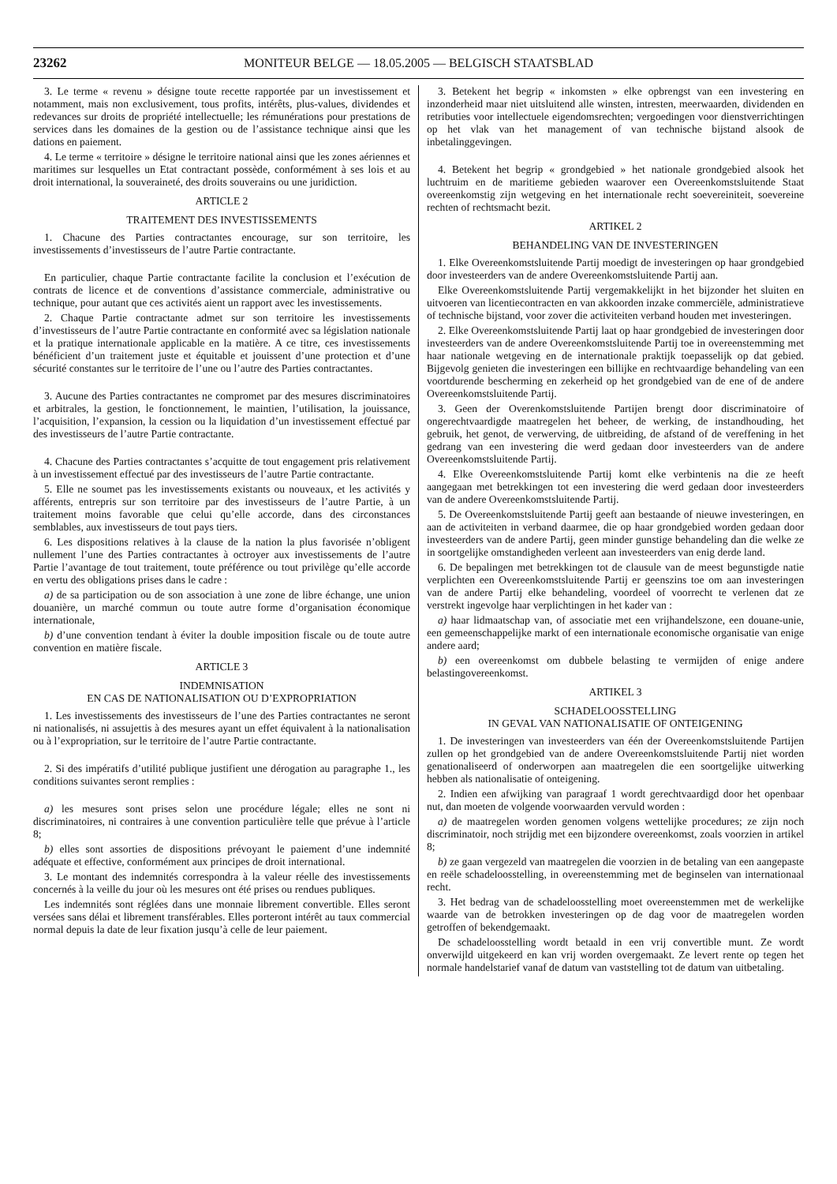23262
MONITEUR BELGE — 18.05.2005 — BELGISCH STAATSBLAD
3. Le terme « revenu » désigne toute recette rapportée par un investissement et notamment, mais non exclusivement, tous profits, intérêts, plus-values, dividendes et redevances sur droits de propriété intellectuelle; les rémunérations pour prestations de services dans les domaines de la gestion ou de l’assistance technique ainsi que les dations en paiement.
4. Le terme « territoire » désigne le territoire national ainsi que les zones aériennes et maritimes sur lesquelles un Etat contractant possède, conformément à ses lois et au droit international, la souveraineté, des droits souverains ou une juridiction.
ARTICLE 2
TRAITEMENT DES INVESTISSEMENTS
1. Chacune des Parties contractantes encourage, sur son territoire, les investissements d’investisseurs de l’autre Partie contractante.
En particulier, chaque Partie contractante facilite la conclusion et l’exécution de contrats de licence et de conventions d’assistance commerciale, administrative ou technique, pour autant que ces activités aient un rapport avec les investissements.
2. Chaque Partie contractante admet sur son territoire les investissements d’investisseurs de l’autre Partie contractante en conformité avec sa législation nationale et la pratique internationale applicable en la matière. A ce titre, ces investissements bénéficient d’un traitement juste et équitable et jouissent d’une protection et d’une sécurité constantes sur le territoire de l’une ou l’autre des Parties contractantes.
3. Aucune des Parties contractantes ne compromet par des mesures discriminatoires et arbitrales, la gestion, le fonctionnement, le maintien, l’utilisation, la jouissance, l’acquisition, l’expansion, la cession ou la liquidation d’un investissement effectué par des investisseurs de l’autre Partie contractante.
4. Chacune des Parties contractantes s’acquitte de tout engagement pris relativement à un investissement effectué par des investisseurs de l’autre Partie contractante.
5. Elle ne soumet pas les investissements existants ou nouveaux, et les activités y afférents, entrepris sur son territoire par des investisseurs de l’autre Partie, à un traitement moins favorable que celui qu’elle accorde, dans des circonstances semblables, aux investisseurs de tout pays tiers.
6. Les dispositions relatives à la clause de la nation la plus favorisée n’obligent nullement l’une des Parties contractantes à octroyer aux investissements de l’autre Partie l’avantage de tout traitement, toute préférence ou tout privilège qu’elle accorde en vertu des obligations prises dans le cadre :
a) de sa participation ou de son association à une zone de libre échange, une union douanière, un marché commun ou toute autre forme d’organisation économique internationale,
b) d’une convention tendant à éviter la double imposition fiscale ou de toute autre convention en matière fiscale.
ARTICLE 3
INDEMNISATION
EN CAS DE NATIONALISATION OU D’EXPROPRIATION
1. Les investissements des investisseurs de l’une des Parties contractantes ne seront ni nationalisés, ni assujettis à des mesures ayant un effet équivalent à la nationalisation ou à l’expropriation, sur le territoire de l’autre Partie contractante.
2. Si des impératifs d’utilité publique justifient une dérogation au paragraphe 1., les conditions suivantes seront remplies :
a) les mesures sont prises selon une procédure légale; elles ne sont ni discriminatoires, ni contraires à une convention particulière telle que prévue à l’article 8;
b) elles sont assorties de dispositions prévoyant le paiement d’une indemnité adéquate et effective, conformément aux principes de droit international.
3. Le montant des indemnités correspondra à la valeur réelle des investissements concernés à la veille du jour où les mesures ont été prises ou rendues publiques.
Les indemnités sont réglées dans une monnaie librement convertible. Elles seront versées sans délai et librement transférables. Elles porteront intérêt au taux commercial normal depuis la date de leur fixation jusqu’à celle de leur paiement.
3. Betekent het begrip « inkomsten » elke opbrengst van een investering en inzonderheid maar niet uitsluitend alle winsten, intresten, meerwaarden, dividenden en retributies voor intellectuele eigendomsrechten; vergoedingen voor dienstverrichtingen op het vlak van het management of van technische bijstand alsook de inbetalinggevingen.
4. Betekent het begrip « grondgebied » het nationale grondgebied alsook het luchtruim en de maritieme gebieden waarover een Overeenkomstsluitende Staat overeenkomstig zijn wetgeving en het internationale recht soevereiniteit, soevereine rechten of rechtsmacht bezit.
ARTIKEL 2
BEHANDELING VAN DE INVESTERINGEN
1. Elke Overeenkomstsluitende Partij moedigt de investeringen op haar grondgebied door investeerders van de andere Overeenkomstsluitende Partij aan.
Elke Overeenkomstsluitende Partij vergemakkelijkt in het bijzonder het sluiten en uitvoeren van licentiecontracten en van akkoorden inzake commerciële, administratieve of technische bijstand, voor zover die activiteiten verband houden met investeringen.
2. Elke Overeenkomstsluitende Partij laat op haar grondgebied de investeringen door investeerders van de andere Overeenkomstsluitende Partij toe in overeenstemming met haar nationale wetgeving en de internationale praktijk toepasselijk op dat gebied. Bijgevolg genieten die investeringen een billijke en rechtvaardige behandeling van een voortdurende bescherming en zekerheid op het grondgebied van de ene of de andere Overeenkomstsluitende Partij.
3. Geen der Overenkomstsluitende Partijen brengt door discriminatoire of ongerechtvaardigde maatregelen het beheer, de werking, de instandhouding, het gebruik, het genot, de verwerving, de uitbreiding, de afstand of de vereffening in het gedrang van een investering die werd gedaan door investeerders van de andere Overeenkomstsluitende Partij.
4. Elke Overeenkomstsluitende Partij komt elke verbintenis na die ze heeft aangegaan met betrekkingen tot een investering die werd gedaan door investeerders van de andere Overeenkomstsluitende Partij.
5. De Overeenkomstsluitende Partij geeft aan bestaande of nieuwe investeringen, en aan de activiteiten in verband daarmee, die op haar grondgebied worden gedaan door investeerders van de andere Partij, geen minder gunstige behandeling dan die welke ze in soortgelijke omstandigheden verleent aan investeerders van enig derde land.
6. De bepalingen met betrekkingen tot de clausule van de meest begunstigde natie verplichten een Overeenkomstsluitende Partij er geenszins toe om aan investeringen van de andere Partij elke behandeling, voordeel of voorrecht te verlenen dat ze verstrekt ingevolge haar verplichtingen in het kader van :
a) haar lidmaatschap van, of associatie met een vrijhandelszone, een douane-unie, een gemeenschappelijke markt of een internationale economische organisatie van enige andere aard;
b) een overeenkomst om dubbele belasting te vermijden of enige andere belastingovereenkomst.
ARTIKEL 3
SCHADELOOSSTELLING
IN GEVAL VAN NATIONALISATIE OF ONTEIGENING
1. De investeringen van investeerders van één der Overeenkomstsluitende Partijen zullen op het grondgebied van de andere Overeenkomstsluitende Partij niet worden genationaliseerd of onderworpen aan maatregelen die een soortgelijke uitwerking hebben als nationalisatie of onteigening.
2. Indien een afwijking van paragraaf 1 wordt gerechtvaardigd door het openbaar nut, dan moeten de volgende voorwaarden vervuld worden :
a) de maatregelen worden genomen volgens wettelijke procedures; ze zijn noch discriminatoir, noch strijdig met een bijzondere overeenkomst, zoals voorzien in artikel 8;
b) ze gaan vergezeld van maatregelen die voorzien in de betaling van een aangepaste en reële schadeloosstelling, in overeenstemming met de beginselen van internationaal recht.
3. Het bedrag van de schadeloosstelling moet overeenstemmen met de werkelijke waarde van de betrokken investeringen op de dag voor de maatregelen worden getroffen of bekendgemaakt.
De schadeloosstelling wordt betaald in een vrij convertible munt. Ze wordt onverwijld uitgekeerd en kan vrij worden overgemaakt. Ze levert rente op tegen het normale handelstarief vanaf de datum van vaststelling tot de datum van uitbetaling.